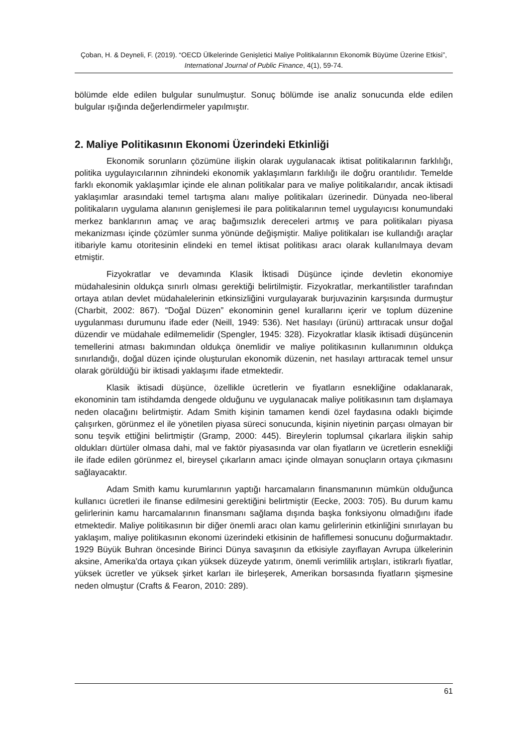Çoban, H. & Deyneli, F. (2019). “OECD Ülkelerinde Genişletici Maliye Politikalarının Ekonomik Büyüme Üzerine Etkisi”, International Journal of Public Finance, 4(1), 59-74.
bölümde elde edilen bulgular sunulmuştur. Sonuç bölümde ise analiz sonucunda elde edilen bulgular ışığında değerlendirmeler yapılmıştır.
2. Maliye Politikasının Ekonomi Üzerindeki Etkinliği
Ekonomik sorunların çözümüne ilişkin olarak uygulanacak iktisat politikalarının farklılığı, politika uygulayıcılarının zihnindeki ekonomik yaklaşımların farklılığı ile doğru orantılıdır. Temelde farklı ekonomik yaklaşımlar içinde ele alınan politikalar para ve maliye politikalarıdır, ancak iktisadi yaklaşımlar arasındaki temel tartışma alanı maliye politikaları üzerinedir. Dünyada neo-liberal politikaların uygulama alanının genişlemesi ile para politikalarının temel uygulayıcısı konumundaki merkez banklarının amaç ve araç bağımsızlık dereceleri artmış ve para politikaları piyasa mekanizması içinde çözümler sunma yönünde değişmiştir. Maliye politikaları ise kullandığı araçlar itibariyle kamu otoritesinin elindeki en temel iktisat politikası aracı olarak kullanılmaya devam etmiştir.
Fizyokratlar ve devamında Klasik İktisadi Düşünce içinde devletin ekonomiye müdahalesinin oldukça sınırlı olması gerektiği belirtilmiştir. Fizyokratlar, merkantilistler tarafından ortaya atılan devlet müdahalelerinin etkinsizliğini vurgulayarak burjuvazinin karşısında durmuştur (Charbit, 2002: 867). “Doğal Düzen” ekonominin genel kurallarını içerir ve toplum düzenine uygulanması durumunu ifade eder (Neill, 1949: 536). Net hasılayı (ürünü) arttıracak unsur doğal düzendir ve müdahale edilmemelidir (Spengler, 1945: 328). Fizyokratlar klasik iktisadi düşüncenin temellerini atması bakımından oldukça önemlidir ve maliye politikasının kullanımının oldukça sınırlandığı, doğal düzen içinde oluşturulan ekonomik düzenin, net hasılayı arttıracak temel unsur olarak görüldüğü bir iktisadi yaklaşımı ifade etmektedir.
Klasik iktisadi düşünce, özellikle ücretlerin ve fiyatların esnekliğine odaklanarak, ekonominin tam istihdamda dengede olduğunu ve uygulanacak maliye politikasının tam dışlamaya neden olacağını belirtmiştir. Adam Smith kişinin tamamen kendi özel faydasına odaklı biçimde çalışırken, görünmez el ile yönetilen piyasa süreci sonucunda, kişinin niyetinin parçası olmayan bir sonu teşvik ettiğini belirtmiştir (Gramp, 2000: 445). Bireylerin toplumsal çıkarlara ilişkin sahip oldukları dürtüler olmasa dahi, mal ve faktör piyasasında var olan fiyatların ve ücretlerin esnekliği ile ifade edilen görünmez el, bireysel çıkarların amacı içinde olmayan sonuçların ortaya çıkmasını sağlayacaktır.
Adam Smith kamu kurumlarının yaptığı harcamaların finansmanının mümkün olduğunca kullanıcı ücretleri ile finanse edilmesini gerektiğini belirtmiştir (Eecke, 2003: 705). Bu durum kamu gelirlerinin kamu harcamalarının finansmanı sağlama dışında başka fonksiyonu olmadığını ifade etmektedir. Maliye politikasının bir diğer önemli aracı olan kamu gelirlerinin etkinliğini sınırlayan bu yaklaşım, maliye politikasının ekonomi üzerindeki etkisinin de hafiflemesi sonucunu doğurmaktadır. 1929 Büyük Buhran öncesinde Birinci Dünya savaşının da etkisiyle zayıflayan Avrupa ülkelerinin aksine, Amerika'da ortaya çıkan yüksek düzeyde yatırım, önemli verimlilik artışları, istikrarlı fiyatlar, yüksek ücretler ve yüksek şirket karları ile birleşerek, Amerikan borsasında fiyatların şişmesine neden olmuştur (Crafts & Fearon, 2010: 289).
61